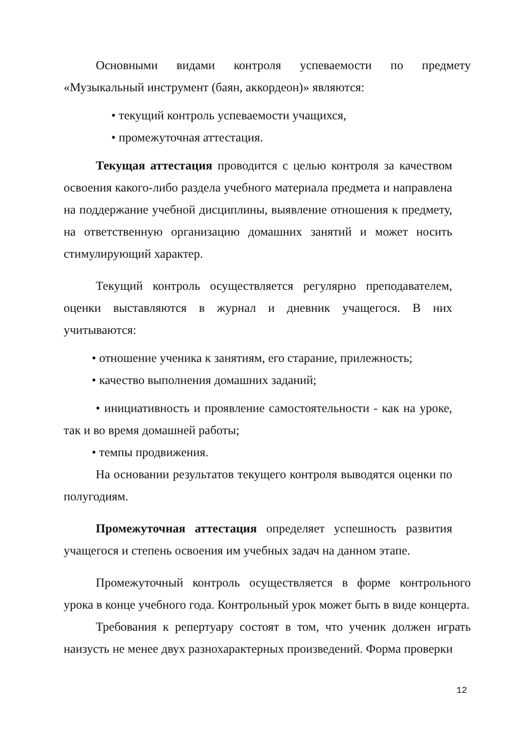Основными видами контроля успеваемости по предмету «Музыкальный инструмент (баян, аккордеон)» являются:
• текущий контроль успеваемости учащихся,
• промежуточная аттестация.
Текущая аттестация проводится с целью контроля за качеством освоения какого-либо раздела учебного материала предмета и направлена на поддержание учебной дисциплины, выявление отношения к предмету, на ответственную организацию домашних занятий и может носить стимулирующий характер.
Текущий контроль осуществляется регулярно преподавателем, оценки выставляются в журнал и дневник учащегося. В них учитываются:
• отношение ученика к занятиям, его старание, прилежность;
• качество выполнения домашних заданий;
• инициативность и проявление самостоятельности - как на уроке, так и во время домашней работы;
• темпы продвижения.
На основании результатов текущего контроля выводятся оценки по полугодиям.
Промежуточная аттестация определяет успешность развития учащегося и степень освоения им учебных задач на данном этапе.
Промежуточный контроль осуществляется в форме контрольного урока в конце учебного года. Контрольный урок может быть в виде концерта.
Требования к репертуару состоят в том, что ученик должен играть наизусть не менее двух разнохарактерных произведений. Форма проверки
12